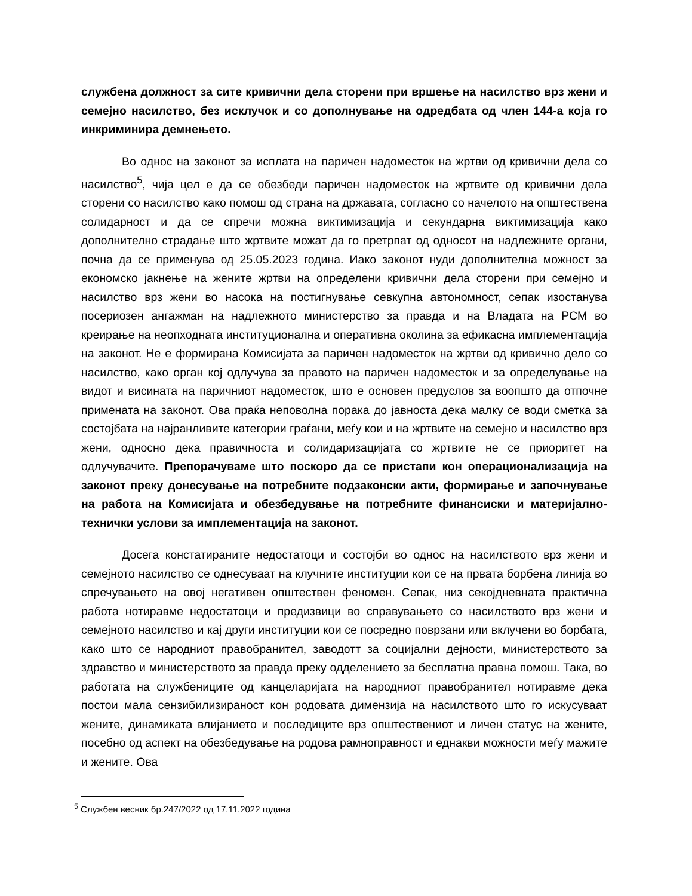службена должност за сите кривични дела сторени при вршење на насилство врз жени и семејно насилство, без исклучок и со дополнување на одредбата од член 144-а која го инкриминира демнењето.
Во однос на законот за исплата на паричен надоместок на жртви од кривични дела со насилство<sup>5</sup>, чија цел е да се обезбеди паричен надоместок на жртвите од кривични дела сторени со насилство како помош од страна на државата, согласно со начелото на општествена солидарност и да се спречи можна виктимизација и секундарна виктимизација како дополнително страдање што жртвите можат да го претрпат од односот на надлежните органи, почна да се применува од 25.05.2023 година. Иако законот нуди дополнителна можност за економско јакнење на жените жртви на определени кривични дела сторени при семејно и насилство врз жени во насока на постигнување севкупна автономност, сепак изостанува посериозен ангажман на надлежното министерство за правда и на Владата на РСМ во креирање на неопходната институционална и оперативна околина за ефикасна имплементација на законот. Не е формирана Комисијата за паричен надоместок на жртви од кривично дело со насилство, како орган кој одлучува за правото на паричен надоместок и за определување на видот и висината на паричниот надоместок, што е основен предуслов за воопшто да отпочне примената на законот. Ова праќа неповолна порака до јавноста дека малку се води сметка за состојбата на најранливите категории граѓани, меѓу кои и на жртвите на семејно и насилство врз жени, односно дека правичноста и солидаризацијата со жртвите не се приоритет на одлучувачите. Препорачуваме што поскоро да се пристапи кон операционализација на законот преку донесување на потребните подзаконски акти, формирање и започнување на работа на Комисијата и обезбедување на потребните финансиски и материјално-технички услови за имплементација на законот.
Досега констатираните недостатоци и состојби во однос на насилството врз жени и семејното насилство се однесуваат на клучните институции кои се на првата борбена линија во спречувањето на овој негативен општествен феномен. Сепак, низ секојдневната практична работа нотиравме недостатоци и предизвици во справувањето со насилството врз жени и семејното насилство и кај други институции кои се посредно поврзани или вклучени во борбата, како што се народниот правобранител, заводотт за социјални дејности, министерството за здравство и министерството за правда преку одделението за бесплатна правна помош. Така, во работата на службениците од канцеларијата на народниот правобранител нотиравме дека постои мала сензибилизираност кон родовата димензија на насилството што го искусуваат жените, динамиката влијанието и последиците врз општествениот и личен статус на жените, посебно од аспект на обезбедување на родова рамноправност и еднакви можности меѓу мажите и жените. Ова
<sup>5</sup> Службен весник бр.247/2022 од 17.11.2022 година